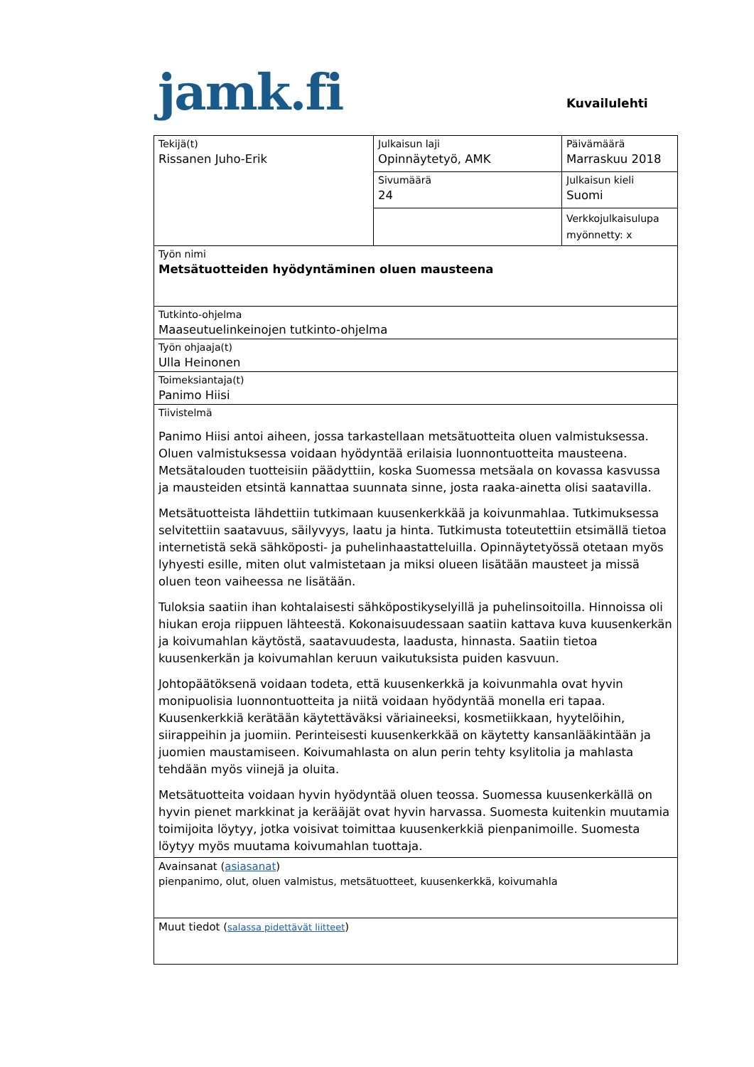jamk.fi Kuvailulehti
| Tekijä(t) Rissanen Juho-Erik | Julkaisun laji Opinnäytetyö, AMK | Päivämäärä Marraskuu 2018 |
| | Sivumäärä 24 | Julkaisun kieli Suomi |
| | | Verkkojulkaisulupa myönnetty: x |
| Työn nimi Metsätuotteiden hyödyntäminen oluen mausteena | | |
| Tutkinto-ohjelma Maaseutuelinkeinojen tutkinto-ohjelma | | |
| Työn ohjaaja(t) Ulla Heinonen | | |
| Toimeksiantaja(t) Panimo Hiisi | | |
| Tiivistelmä Panimo Hiisi antoi aiheen, jossa tarkastellaan metsätuotteita oluen valmistuksessa. Oluen valmistuksessa voidaan hyödyntää erilaisia luonnontuotteita mausteena. Metsätalouden tuotteisiin päädyttiin, koska Suomessa metsäala on kovassa kasvussa ja mausteiden etsintä kannattaa suunnata sinne, josta raaka-ainetta olisi saatavilla. Metsätuotteista lähdettiin tutkimaan kuusenkerkkää ja koivunmahlaa. Tutkimuksessa selvitettiin saatavuus, säilyvyys, laatu ja hinta. Tutkimusta toteutettiin etsimällä tietoa internetistä sekä sähköposti- ja puhelinhaastatteluilla. Opinnäytetyössä otetaan myös lyhyesti esille, miten olut valmistetaan ja miksi olueen lisätään mausteet ja missä oluen teon vaiheessa ne lisätään. Tuloksia saatiin ihan kohtalaisesti sähköpostikyselyillä ja puhelinsoitoilla. Hinnoissa oli hiukan eroja riippuen lähteestä. Kokonaisuudessaan saatiin kattava kuva kuusenkerkän ja koivumahlan käytöstä, saatavuudesta, laadusta, hinnasta. Saatiin tietoa kuusenkerkän ja koivumahlan keruun vaikutuksista puiden kasvuun. Johtopäätöksenä voidaan todeta, että kuusenkerkkä ja koivunmahla ovat hyvin monipuolisia luonnontuotteita ja niitä voidaan hyödyntää monella eri tapaa. Kuusenkerkkiä kerätään käytettäväksi väriaineeksi, kosmetiikkaan, hyytelöihin, siirappeihin ja juomiin. Perinteisesti kuusenkerkkää on käytetty kansanlääkintään ja juomien maustamiseen. Koivumahlasta on alun perin tehty ksylitolia ja mahlasta tehdään myös viinejä ja oluita. Metsätuotteita voidaan hyvin hyödyntää oluen teossa. Suomessa kuusenkerkällä on hyvin pienet markkinat ja kerääjät ovat hyvin harvassa. Suomesta kuitenkin muutamia toimijoita löytyy, jotka voisivat toimittaa kuusenkerkkiä pienpanimoille. Suomesta löytyy myös muutama koivumahlan tuottaja. | | |
| Avainsanat ( asiasanat ) pienpanimo, olut, oluen valmistus, metsätuotteet, kuusenkerkkä, koivumahla | | |
| Muut tiedot ( salassa pidettävät liitteet ) | | |